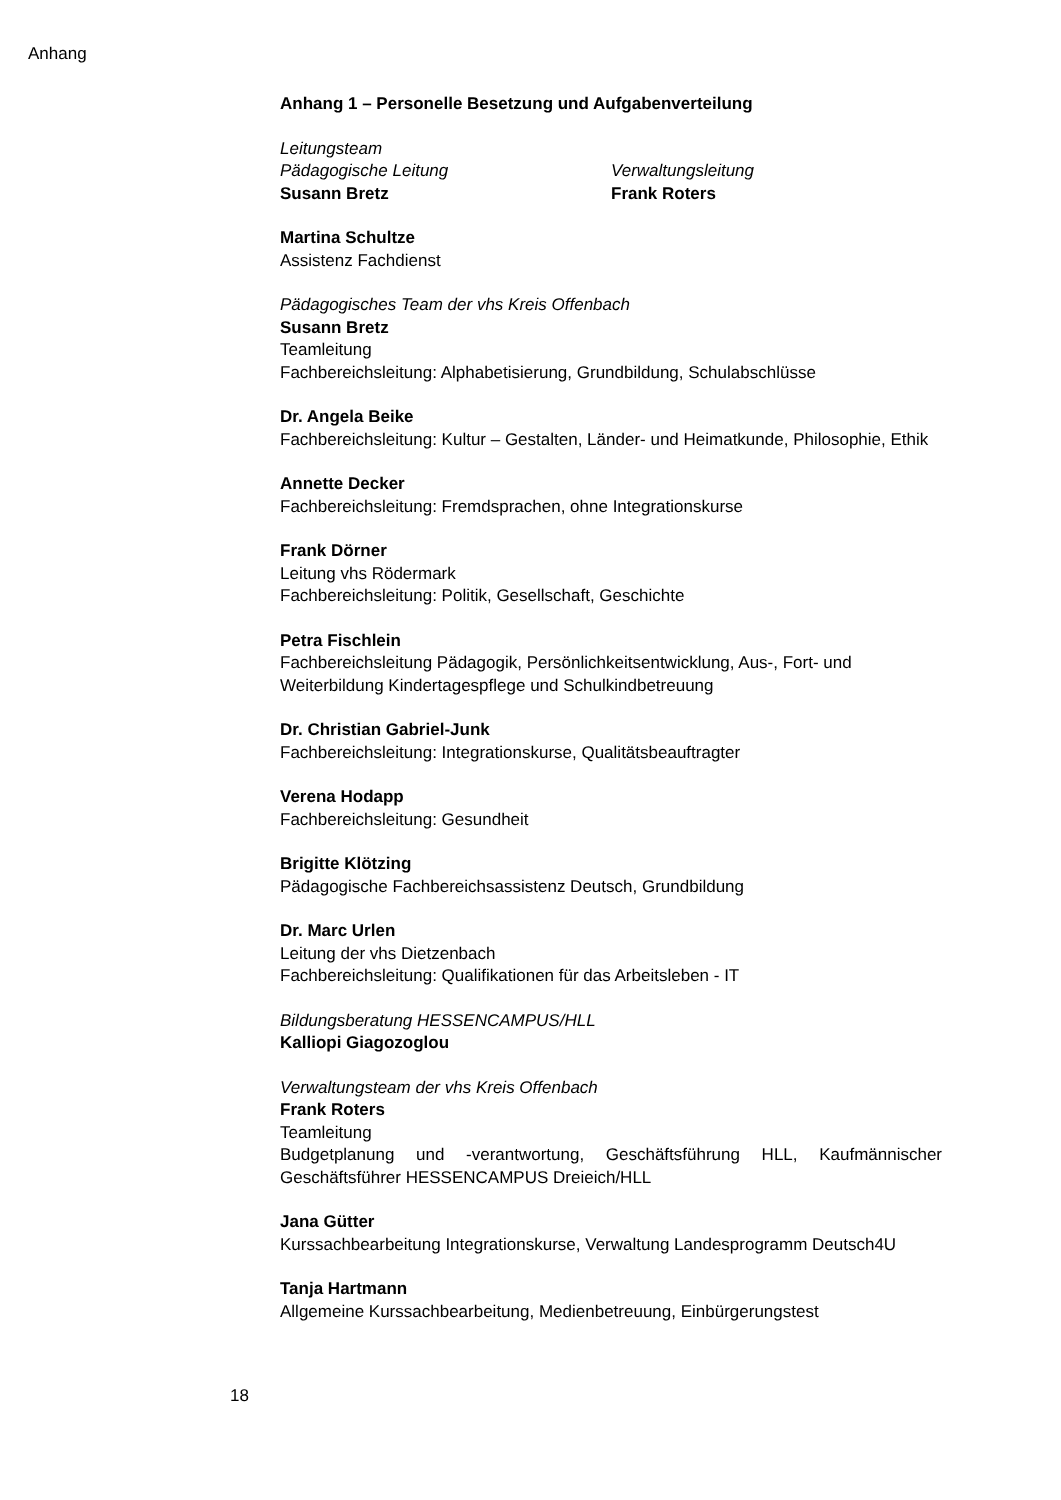Anhang
Anhang 1 – Personelle Besetzung und Aufgabenverteilung
Leitungsteam
Pädagogische Leitung
Susann Bretz
Verwaltungsleitung
Frank Roters
Martina Schultze
Assistenz Fachdienst
Pädagogisches Team der vhs Kreis Offenbach
Susann Bretz
Teamleitung
Fachbereichsleitung: Alphabetisierung, Grundbildung, Schulabschlüsse
Dr. Angela Beike
Fachbereichsleitung: Kultur – Gestalten, Länder- und Heimatkunde, Philosophie, Ethik
Annette Decker
Fachbereichsleitung: Fremdsprachen, ohne Integrationskurse
Frank Dörner
Leitung vhs Rödermark
Fachbereichsleitung: Politik, Gesellschaft, Geschichte
Petra Fischlein
Fachbereichsleitung Pädagogik, Persönlichkeitsentwicklung, Aus-, Fort- und Weiterbildung Kindertagespflege und Schulkindbetreuung
Dr. Christian Gabriel-Junk
Fachbereichsleitung: Integrationskurse, Qualitätsbeauftragter
Verena Hodapp
Fachbereichsleitung: Gesundheit
Brigitte Klötzing
Pädagogische Fachbereichsassistenz Deutsch, Grundbildung
Dr. Marc Urlen
Leitung der vhs Dietzenbach
Fachbereichsleitung: Qualifikationen für das Arbeitsleben - IT
Bildungsberatung HESSENCAMPUS/HLL
Kalliopi Giagozoglou
Verwaltungsteam der vhs Kreis Offenbach
Frank Roters
Teamleitung
Budgetplanung und -verantwortung, Geschäftsführung HLL, Kaufmännischer Geschäftsführer HESSENCAMPUS Dreieich/HLL
Jana Gütter
Kurssachbearbeitung Integrationskurse, Verwaltung Landesprogramm Deutsch4U
Tanja Hartmann
Allgemeine Kurssachbearbeitung, Medienbetreuung, Einbürgerungstest
18